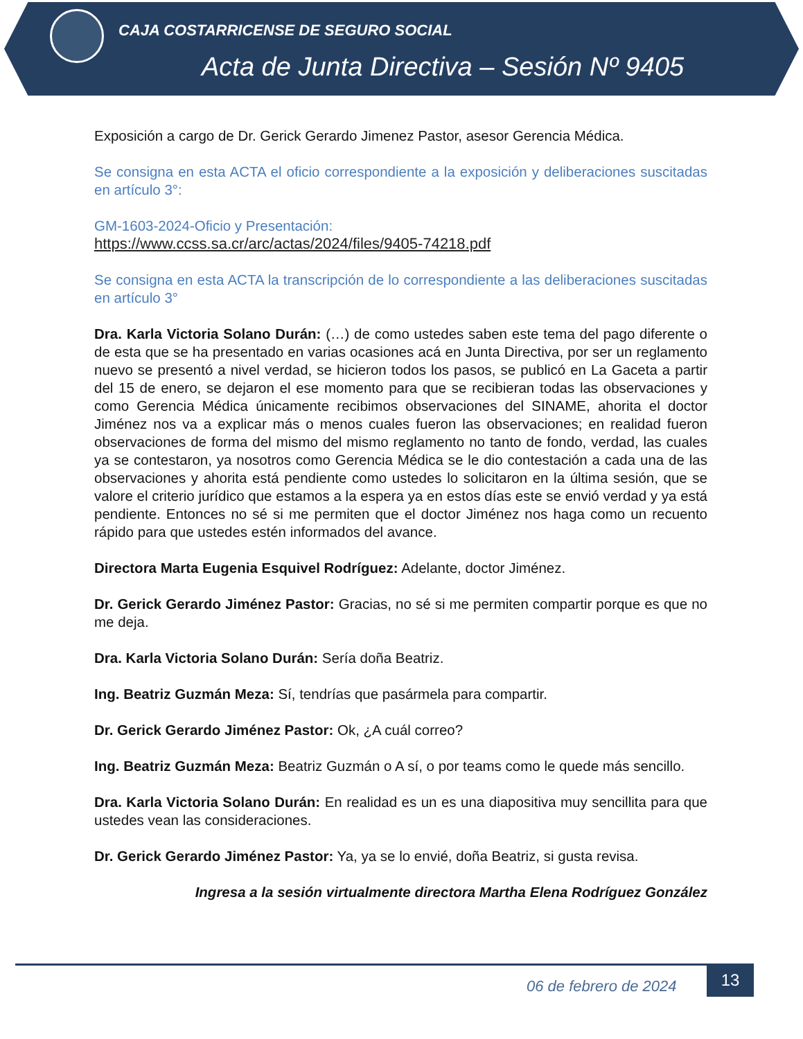CAJA COSTARRICENSE DE SEGURO SOCIAL
Acta de Junta Directiva – Sesión Nº 9405
Exposición a cargo de Dr. Gerick Gerardo Jimenez Pastor, asesor Gerencia Médica.
Se consigna en esta ACTA el oficio correspondiente a la exposición y deliberaciones suscitadas en artículo 3°:
GM-1603-2024-Oficio y Presentación:
https://www.ccss.sa.cr/arc/actas/2024/files/9405-74218.pdf
Se consigna en esta ACTA la transcripción de lo correspondiente a las deliberaciones suscitadas en artículo 3°
Dra. Karla Victoria Solano Durán: (…) de como ustedes saben este tema del pago diferente o de esta que se ha presentado en varias ocasiones acá en Junta Directiva, por ser un reglamento nuevo se presentó a nivel verdad, se hicieron todos los pasos, se publicó en La Gaceta a partir del 15 de enero, se dejaron el ese momento para que se recibieran todas las observaciones y como Gerencia Médica únicamente recibimos observaciones del SINAME, ahorita el doctor Jiménez nos va a explicar más o menos cuales fueron las observaciones; en realidad fueron observaciones de forma del mismo del mismo reglamento no tanto de fondo, verdad, las cuales ya se contestaron, ya nosotros como Gerencia Médica se le dio contestación a cada una de las observaciones y ahorita está pendiente como ustedes lo solicitaron en la última sesión, que se valore el criterio jurídico que estamos a la espera ya en estos días este se envió verdad y ya está pendiente. Entonces no sé si me permiten que el doctor Jiménez nos haga como un recuento rápido para que ustedes estén informados del avance.
Directora Marta Eugenia Esquivel Rodríguez: Adelante, doctor Jiménez.
Dr. Gerick Gerardo Jiménez Pastor: Gracias, no sé si me permiten compartir porque es que no me deja.
Dra. Karla Victoria Solano Durán: Sería doña Beatriz.
Ing. Beatriz Guzmán Meza: Sí, tendrías que pasármela para compartir.
Dr. Gerick Gerardo Jiménez Pastor: Ok, ¿A cuál correo?
Ing. Beatriz Guzmán Meza: Beatriz Guzmán o A sí, o por teams como le quede más sencillo.
Dra. Karla Victoria Solano Durán: En realidad es un es una diapositiva muy sencillita para que ustedes vean las consideraciones.
Dr. Gerick Gerardo Jiménez Pastor: Ya, ya se lo envié, doña Beatriz, si gusta revisa.
Ingresa a la sesión virtualmente directora Martha Elena Rodríguez González
06 de febrero de 2024
13